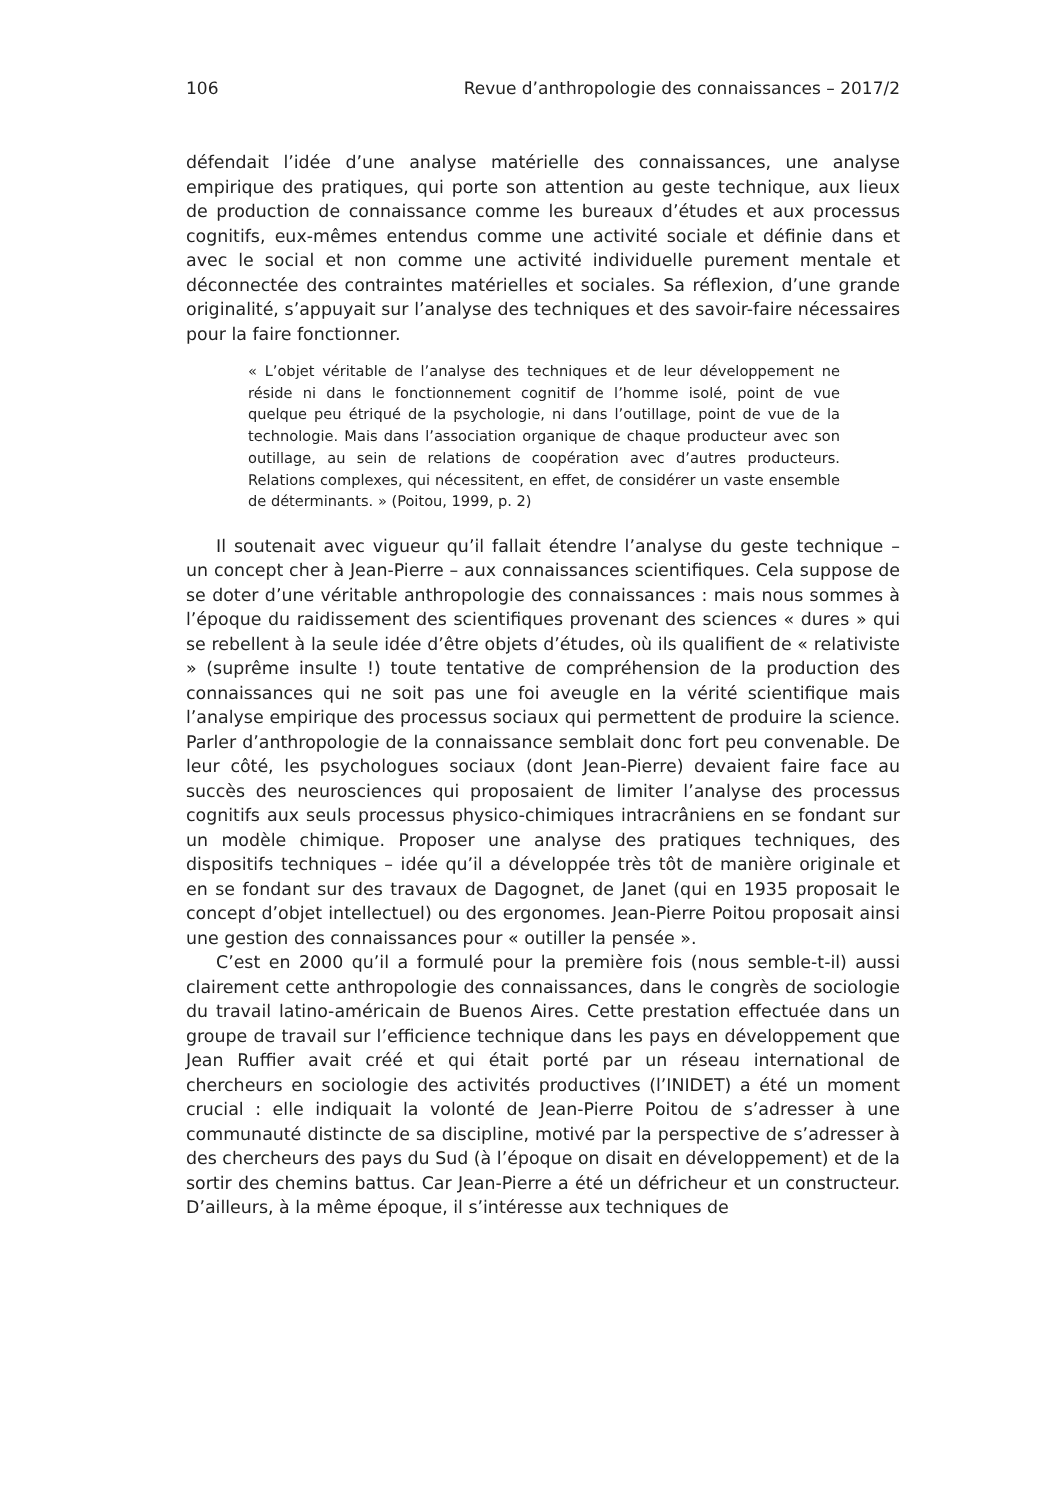106 Revue d’anthropologie des connaissances – 2017/2
défendait l’idée d’une analyse matérielle des connaissances, une analyse empirique des pratiques, qui porte son attention au geste technique, aux lieux de production de connaissance comme les bureaux d’études et aux processus cognitifs, eux-mêmes entendus comme une activité sociale et définie dans et avec le social et non comme une activité individuelle purement mentale et déconnectée des contraintes matérielles et sociales. Sa réflexion, d’une grande originalité, s’appuyait sur l’analyse des techniques et des savoir-faire nécessaires pour la faire fonctionner.
« L’objet véritable de l’analyse des techniques et de leur développement ne réside ni dans le fonctionnement cognitif de l’homme isolé, point de vue quelque peu étriqué de la psychologie, ni dans l’outillage, point de vue de la technologie. Mais dans l’association organique de chaque producteur avec son outillage, au sein de relations de coopération avec d’autres producteurs. Relations complexes, qui nécessitent, en effet, de considérer un vaste ensemble de déterminants. » (Poitou, 1999, p. 2)
Il soutenait avec vigueur qu’il fallait étendre l’analyse du geste technique – un concept cher à Jean-Pierre – aux connaissances scientifiques. Cela suppose de se doter d’une véritable anthropologie des connaissances : mais nous sommes à l’époque du raidissement des scientifiques provenant des sciences « dures » qui se rebellent à la seule idée d’être objets d’études, où ils qualifient de « relativiste » (suprême insulte !) toute tentative de compréhension de la production des connaissances qui ne soit pas une foi aveugle en la vérité scientifique mais l’analyse empirique des processus sociaux qui permettent de produire la science. Parler d’anthropologie de la connaissance semblait donc fort peu convenable. De leur côté, les psychologues sociaux (dont Jean-Pierre) devaient faire face au succès des neurosciences qui proposaient de limiter l’analyse des processus cognitifs aux seuls processus physico-chimiques intracrâniens en se fondant sur un modèle chimique. Proposer une analyse des pratiques techniques, des dispositifs techniques – idée qu’il a développée très tôt de manière originale et en se fondant sur des travaux de Dagognet, de Janet (qui en 1935 proposait le concept d’objet intellectuel) ou des ergonomes. Jean-Pierre Poitou proposait ainsi une gestion des connaissances pour « outiller la pensée ».
C’est en 2000 qu’il a formulé pour la première fois (nous semble-t-il) aussi clairement cette anthropologie des connaissances, dans le congrès de sociologie du travail latino-américain de Buenos Aires. Cette prestation effectuée dans un groupe de travail sur l’efficience technique dans les pays en développement que Jean Ruffier avait créé et qui était porté par un réseau international de chercheurs en sociologie des activités productives (l’INIDET) a été un moment crucial : elle indiquait la volonté de Jean-Pierre Poitou de s’adresser à une communauté distincte de sa discipline, motivé par la perspective de s’adresser à des chercheurs des pays du Sud (à l’époque on disait en développement) et de la sortir des chemins battus. Car Jean-Pierre a été un défricheur et un constructeur. D’ailleurs, à la même époque, il s’intéresse aux techniques de